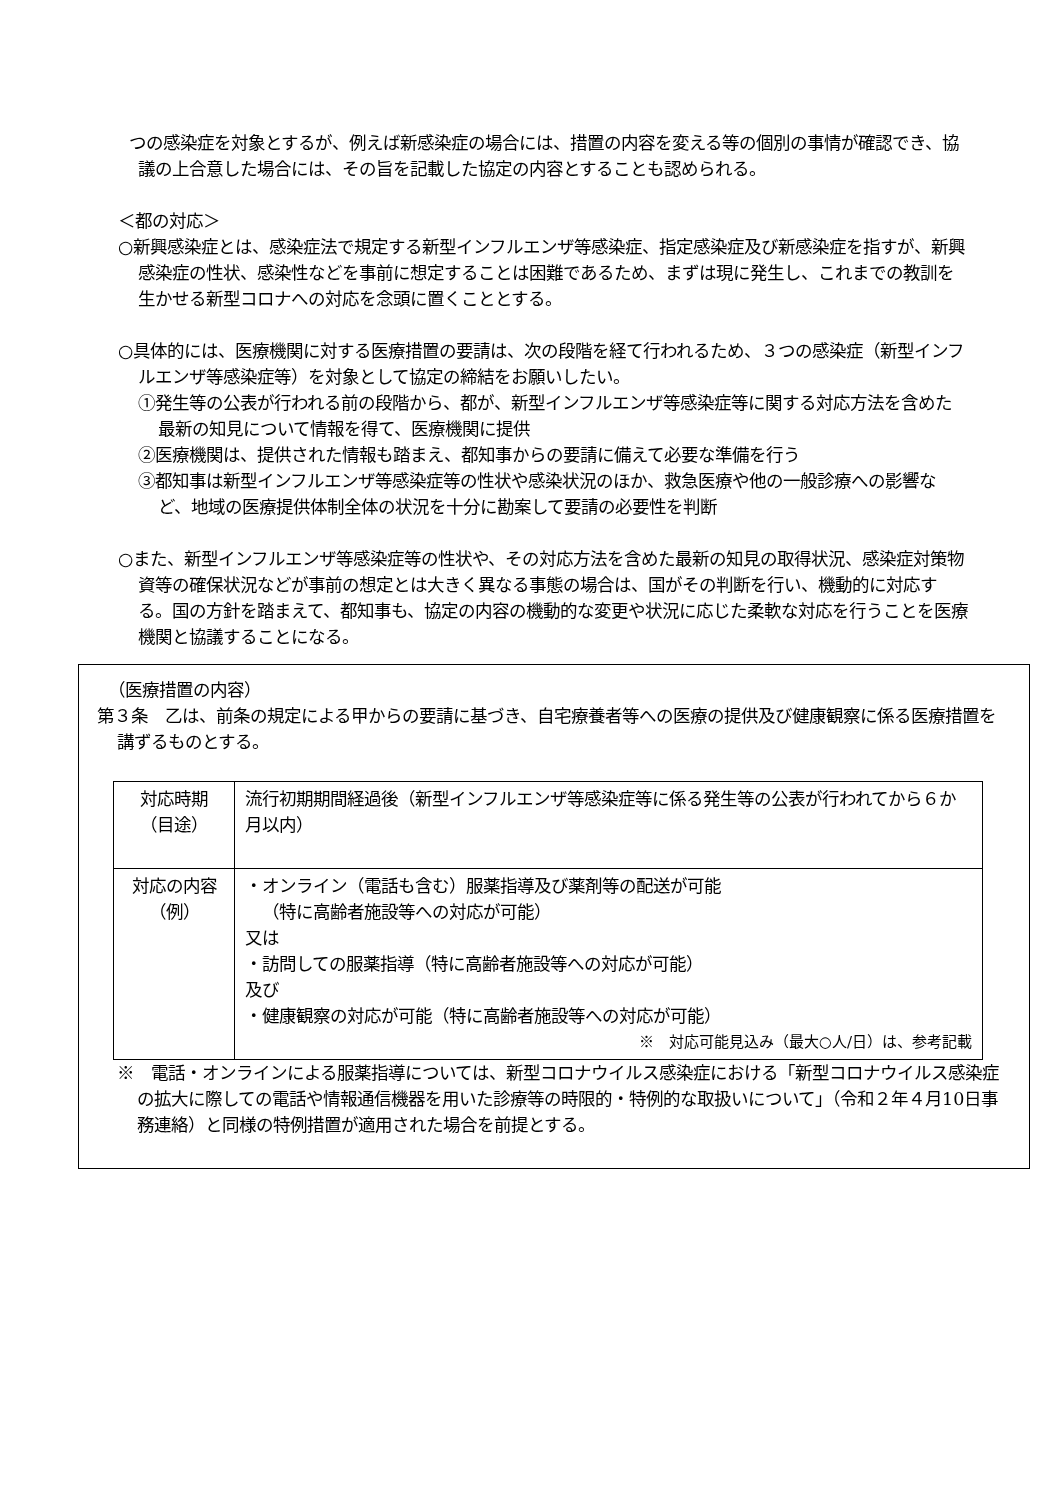つの感染症を対象とするが、例えば新感染症の場合には、措置の内容を変える等の個別の事情が確認でき、協議の上合意した場合には、その旨を記載した協定の内容とすることも認められる。
＜都の対応＞
○新興感染症とは、感染症法で規定する新型インフルエンザ等感染症、指定感染症及び新感染症を指すが、新興感染症の性状、感染性などを事前に想定することは困難であるため、まずは現に発生し、これまでの教訓を生かせる新型コロナへの対応を念頭に置くこととする。
○具体的には、医療機関に対する医療措置の要請は、次の段階を経て行われるため、３つの感染症（新型インフルエンザ等感染症等）を対象として協定の締結をお願いしたい。
①発生等の公表が行われる前の段階から、都が、新型インフルエンザ等感染症等に関する対応方法を含めた最新の知見について情報を得て、医療機関に提供
②医療機関は、提供された情報も踏まえ、都知事からの要請に備えて必要な準備を行う
③都知事は新型インフルエンザ等感染症等の性状や感染状況のほか、救急医療や他の一般診療への影響など、地域の医療提供体制全体の状況を十分に勘案して要請の必要性を判断
○また、新型インフルエンザ等感染症等の性状や、その対応方法を含めた最新の知見の取得状況、感染症対策物資等の確保状況などが事前の想定とは大きく異なる事態の場合は、国がその判断を行い、機動的に対応する。国の方針を踏まえて、都知事も、協定の内容の機動的な変更や状況に応じた柔軟な対応を行うことを医療機関と協議することになる。
（医療措置の内容）
第３条　乙は、前条の規定による甲からの要請に基づき、自宅療養者等への医療の提供及び健康観察に係る医療措置を講ずるものとする。
| 対応時期 （目途） | 流行初期期間経過後（新型インフルエンザ等感染症等に係る発生等の公表が行われてから６か月以内） |
| 対応の内容 （例） | ・オンライン（電話も含む）服薬指導及び薬剤等の配送が可能 （特に高齢者施設等への対応が可能） 又は ・訪問しての服薬指導（特に高齢者施設等への対応が可能） 及び ・健康観察の対応が可能（特に高齢者施設等への対応が可能） ※ 対応可能見込み（最大○人/日）は、参考記載 |
※　電話・オンラインによる服薬指導については、新型コロナウイルス感染症における「新型コロナウイルス感染症の拡大に際しての電話や情報通信機器を用いた診療等の時限的・特例的な取扱いについて」（令和２年４月10日事務連絡）と同様の特例措置が適用された場合を前提とする。